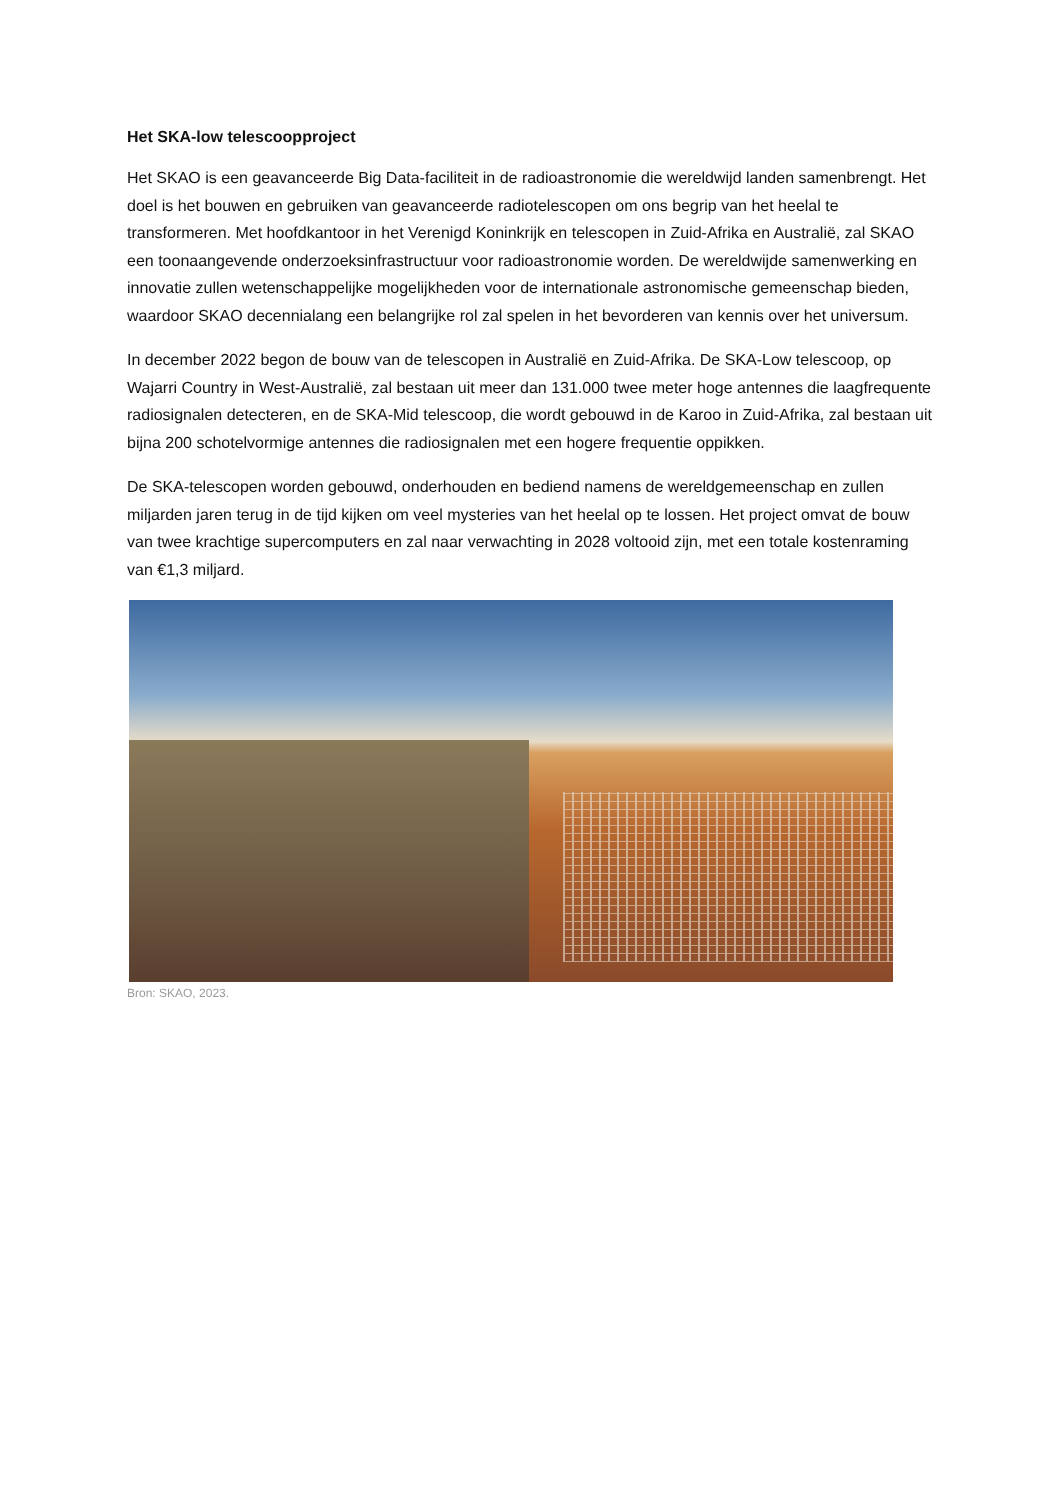Het SKA-low telescoopproject
Het SKAO is een geavanceerde Big Data-faciliteit in de radioastronomie die wereldwijd landen samenbrengt. Het doel is het bouwen en gebruiken van geavanceerde radiotelescopen om ons begrip van het heelal te transformeren. Met hoofdkantoor in het Verenigd Koninkrijk en telescopen in Zuid-Afrika en Australië, zal SKAO een toonaangevende onderzoeksinfrastructuur voor radioastronomie worden. De wereldwijde samenwerking en innovatie zullen wetenschappelijke mogelijkheden voor de internationale astronomische gemeenschap bieden, waardoor SKAO decennialang een belangrijke rol zal spelen in het bevorderen van kennis over het universum.
In december 2022 begon de bouw van de telescopen in Australië en Zuid-Afrika. De SKA-Low telescoop, op Wajarri Country in West-Australië, zal bestaan uit meer dan 131.000 twee meter hoge antennes die laagfrequente radiosignalen detecteren, en de SKA-Mid telescoop, die wordt gebouwd in de Karoo in Zuid-Afrika, zal bestaan uit bijna 200 schotelvormige antennes die radiosignalen met een hogere frequentie oppikken.
De SKA-telescopen worden gebouwd, onderhouden en bediend namens de wereldgemeenschap en zullen miljarden jaren terug in de tijd kijken om veel mysteries van het heelal op te lossen. Het project omvat de bouw van twee krachtige supercomputers en zal naar verwachting in 2028 voltooid zijn, met een totale kostenraming van €1,3 miljard.
Bron: SKAO, 2023.